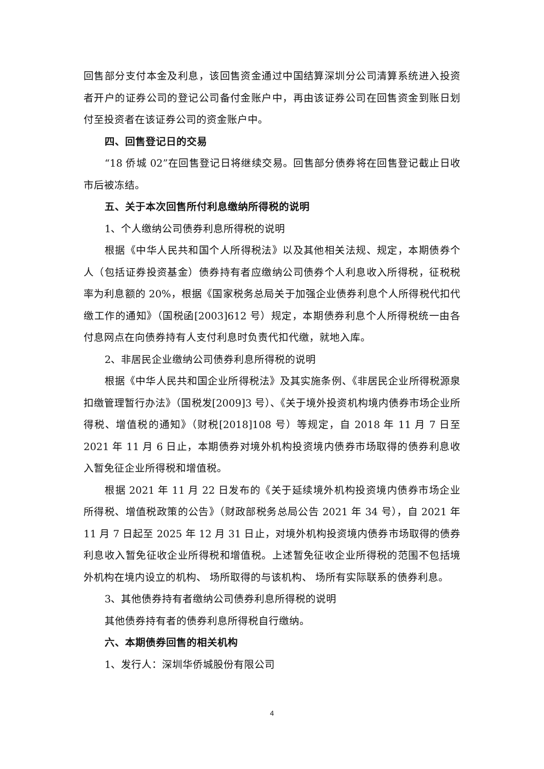回售部分支付本金及利息，该回售资金通过中国结算深圳分公司清算系统进入投资者开户的证券公司的登记公司备付金账户中，再由该证券公司在回售资金到账日划付至投资者在该证券公司的资金账户中。
四、回售登记日的交易
“18 侨城 02”在回售登记日将继续交易。回售部分债券将在回售登记截止日收市后被冻结。
五、关于本次回售所付利息缴纳所得税的说明
1、个人缴纳公司债券利息所得税的说明
根据《中华人民共和国个人所得税法》以及其他相关法规、规定，本期债券个人（包括证券投资基金）债券持有者应缴纳公司债券个人利息收入所得税，征税税率为利息额的 20%，根据《国家税务总局关于加强企业债券利息个人所得税代扣代缴工作的通知》（国税函[2003]612 号）规定，本期债券利息个人所得税统一由各付息网点在向债券持有人支付利息时负责代扣代缴，就地入库。
2、非居民企业缴纳公司债券利息所得税的说明
根据《中华人民共和国企业所得税法》及其实施条例、《非居民企业所得税源泉扣缴管理暂行办法》（国税发[2009]3 号）、《关于境外投资机构境内债券市场企业所得税、增值税的通知》（财税[2018]108 号）等规定，自 2018 年 11 月 7 日至 2021 年 11 月 6 日止，本期债券对境外机构投资境内债券市场取得的债券利息收入暂免征企业所得税和增值税。
根据 2021 年 11 月 22 日发布的《关于延续境外机构投资境内债券市场企业所得税、增值税政策的公告》（财政部税务总局公告 2021 年 34 号），自 2021 年 11 月 7 日起至 2025 年 12 月 31 日止，对境外机构投资境内债券市场取得的债券利息收入暂免征收企业所得税和增值税。上述暂免征收企业所得税的范围不包括境外机构在境内设立的机构、 场所取得的与该机构、 场所有实际联系的债券利息。
3、其他债券持有者缴纳公司债券利息所得税的说明
其他债券持有者的债券利息所得税自行缴纳。
六、本期债券回售的相关机构
1、发行人：深圳华侨城股份有限公司
4